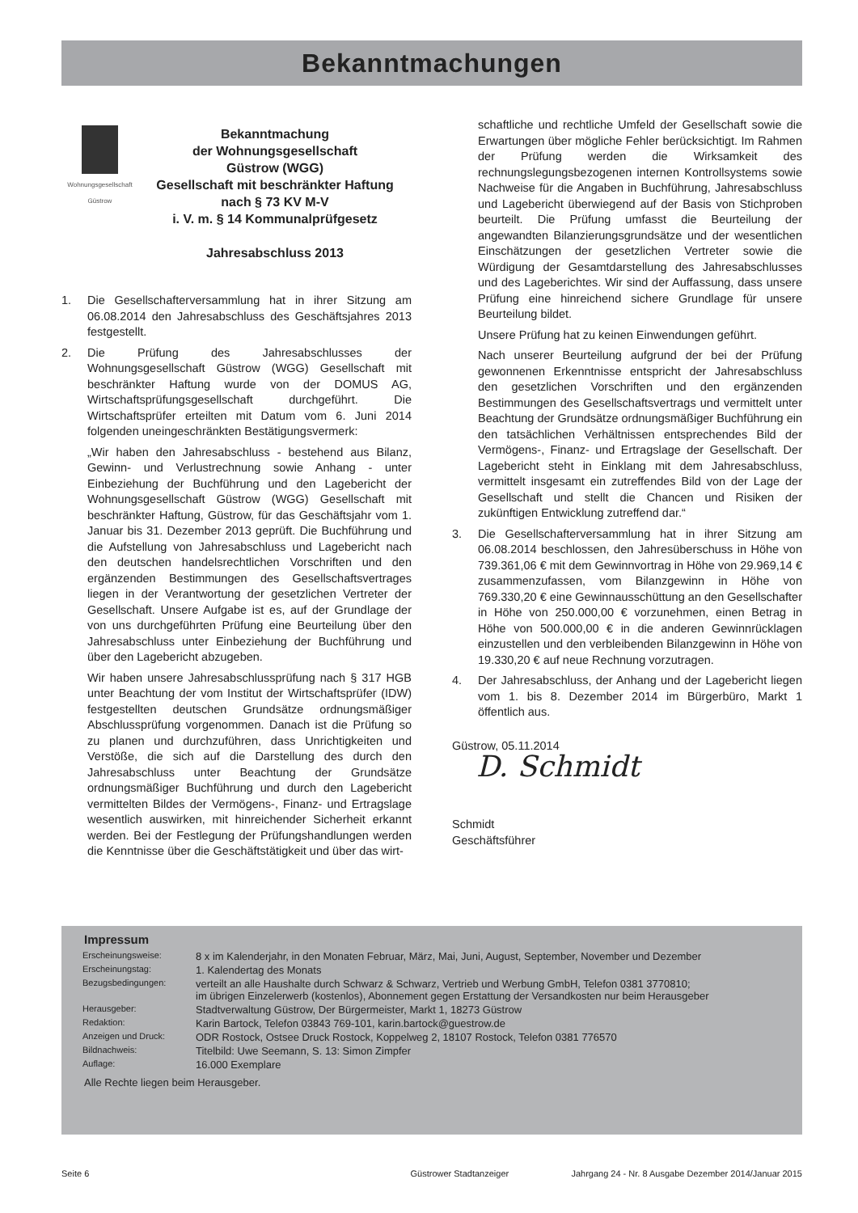Bekanntmachungen
Wohnungsgesellschaft
Güstrow
Bekanntmachung
der Wohnungsgesellschaft
Güstrow (WGG)
Gesellschaft mit beschränkter Haftung
nach § 73 KV M-V
i. V. m. § 14 Kommunalprüfgesetz
Jahresabschluss 2013
1. Die Gesellschafterversammlung hat in ihrer Sitzung am 06.08.2014 den Jahresabschluss des Geschäftsjahres 2013 festgestellt.
2. Die Prüfung des Jahresabschlusses der Wohnungsgesellschaft Güstrow (WGG) Gesellschaft mit beschränkter Haftung wurde von der DOMUS AG, Wirtschaftsprüfungsgesellschaft durchgeführt. Die Wirtschaftsprüfer erteilten mit Datum vom 6. Juni 2014 folgenden uneingeschränkten Bestätigungsvermerk:
„Wir haben den Jahresabschluss - bestehend aus Bilanz, Gewinn- und Verlustrechnung sowie Anhang - unter Einbeziehung der Buchführung und den Lagebericht der Wohnungsgesellschaft Güstrow (WGG) Gesellschaft mit beschränkter Haftung, Güstrow, für das Geschäftsjahr vom 1. Januar bis 31. Dezember 2013 geprüft. Die Buchführung und die Aufstellung von Jahresabschluss und Lagebericht nach den deutschen handelsrechtlichen Vorschriften und den ergänzenden Bestimmungen des Gesellschaftsvertrages liegen in der Verantwortung der gesetzlichen Vertreter der Gesellschaft. Unsere Aufgabe ist es, auf der Grundlage der von uns durchgeführten Prüfung eine Beurteilung über den Jahresabschluss unter Einbeziehung der Buchführung und über den Lagebericht abzugeben.
Wir haben unsere Jahresabschlussprüfung nach § 317 HGB unter Beachtung der vom Institut der Wirtschaftsprüfer (IDW) festgestellten deutschen Grundsätze ordnungsmäßiger Abschlussprüfung vorgenommen. Danach ist die Prüfung so zu planen und durchzuführen, dass Unrichtigkeiten und Verstöße, die sich auf die Darstellung des durch den Jahresabschluss unter Beachtung der Grundsätze ordnungsmäßiger Buchführung und durch den Lagebericht vermittelten Bildes der Vermögens-, Finanz- und Ertragslage wesentlich auswirken, mit hinreichender Sicherheit erkannt werden. Bei der Festlegung der Prüfungshandlungen werden die Kenntnisse über die Geschäftstätigkeit und über das wirt-
schaftliche und rechtliche Umfeld der Gesellschaft sowie die Erwartungen über mögliche Fehler berücksichtigt. Im Rahmen der Prüfung werden die Wirksamkeit des rechnungslegungsbezogenen internen Kontrollsystems sowie Nachweise für die Angaben in Buchführung, Jahresabschluss und Lagebericht überwiegend auf der Basis von Stichproben beurteilt. Die Prüfung umfasst die Beurteilung der angewandten Bilanzierungsgrundsätze und der wesentlichen Einschätzungen der gesetzlichen Vertreter sowie die Würdigung der Gesamtdarstellung des Jahresabschlusses und des Lageberichtes. Wir sind der Auffassung, dass unsere Prüfung eine hinreichend sichere Grundlage für unsere Beurteilung bildet.
Unsere Prüfung hat zu keinen Einwendungen geführt.
Nach unserer Beurteilung aufgrund der bei der Prüfung gewonnenen Erkenntnisse entspricht der Jahresabschluss den gesetzlichen Vorschriften und den ergänzenden Bestimmungen des Gesellschaftsvertrags und vermittelt unter Beachtung der Grundsätze ordnungsmäßiger Buchführung ein den tatsächlichen Verhältnissen entsprechendes Bild der Vermögens-, Finanz- und Ertragslage der Gesellschaft. Der Lagebericht steht in Einklang mit dem Jahresabschluss, vermittelt insgesamt ein zutreffendes Bild von der Lage der Gesellschaft und stellt die Chancen und Risiken der zukünftigen Entwicklung zutreffend dar.“
3. Die Gesellschafterversammlung hat in ihrer Sitzung am 06.08.2014 beschlossen, den Jahresüberschuss in Höhe von 739.361,06 € mit dem Gewinnvortrag in Höhe von 29.969,14 € zusammenzufassen, vom Bilanzgewinn in Höhe von 769.330,20 € eine Gewinnausschüttung an den Gesellschafter in Höhe von 250.000,00 € vorzunehmen, einen Betrag in Höhe von 500.000,00 € in die anderen Gewinnrücklagen einzustellen und den verbleibenden Bilanzgewinn in Höhe von 19.330,20 € auf neue Rechnung vorzutragen.
4. Der Jahresabschluss, der Anhang und der Lagebericht liegen vom 1. bis 8. Dezember 2014 im Bürgerbüro, Markt 1 öffentlich aus.
Güstrow, 05.11.2014
D. Schmidt
Schmidt
Geschäftsführer
Impressum
| Erscheinungsweise: | 8 x im Kalenderjahr, in den Monaten Februar, März, Mai, Juni, August, September, November und Dezember |
| Erscheinungstag: | 1. Kalendertag des Monats |
| Bezugsbedingungen: | verteilt an alle Haushalte durch Schwarz & Schwarz, Vertrieb und Werbung GmbH, Telefon 0381 3770810; im übrigen Einzelerwerb (kostenlos), Abonnement gegen Erstattung der Versandkosten nur beim Herausgeber |
| Herausgeber: | Stadtverwaltung Güstrow, Der Bürgermeister, Markt 1, 18273 Güstrow |
| Redaktion: | Karin Bartock, Telefon 03843 769-101, karin.bartock@guestrow.de |
| Anzeigen und Druck: | ODR Rostock, Ostsee Druck Rostock, Koppelweg 2, 18107 Rostock, Telefon 0381 776570 |
| Bildnachweis: | Titelbild: Uwe Seemann, S. 13: Simon Zimpfer |
| Auflage: | 16.000 Exemplare |
Alle Rechte liegen beim Herausgeber.
Seite 6 Güstrower Stadtanzeiger Jahrgang 24 - Nr. 8 Ausgabe Dezember 2014/Januar 2015